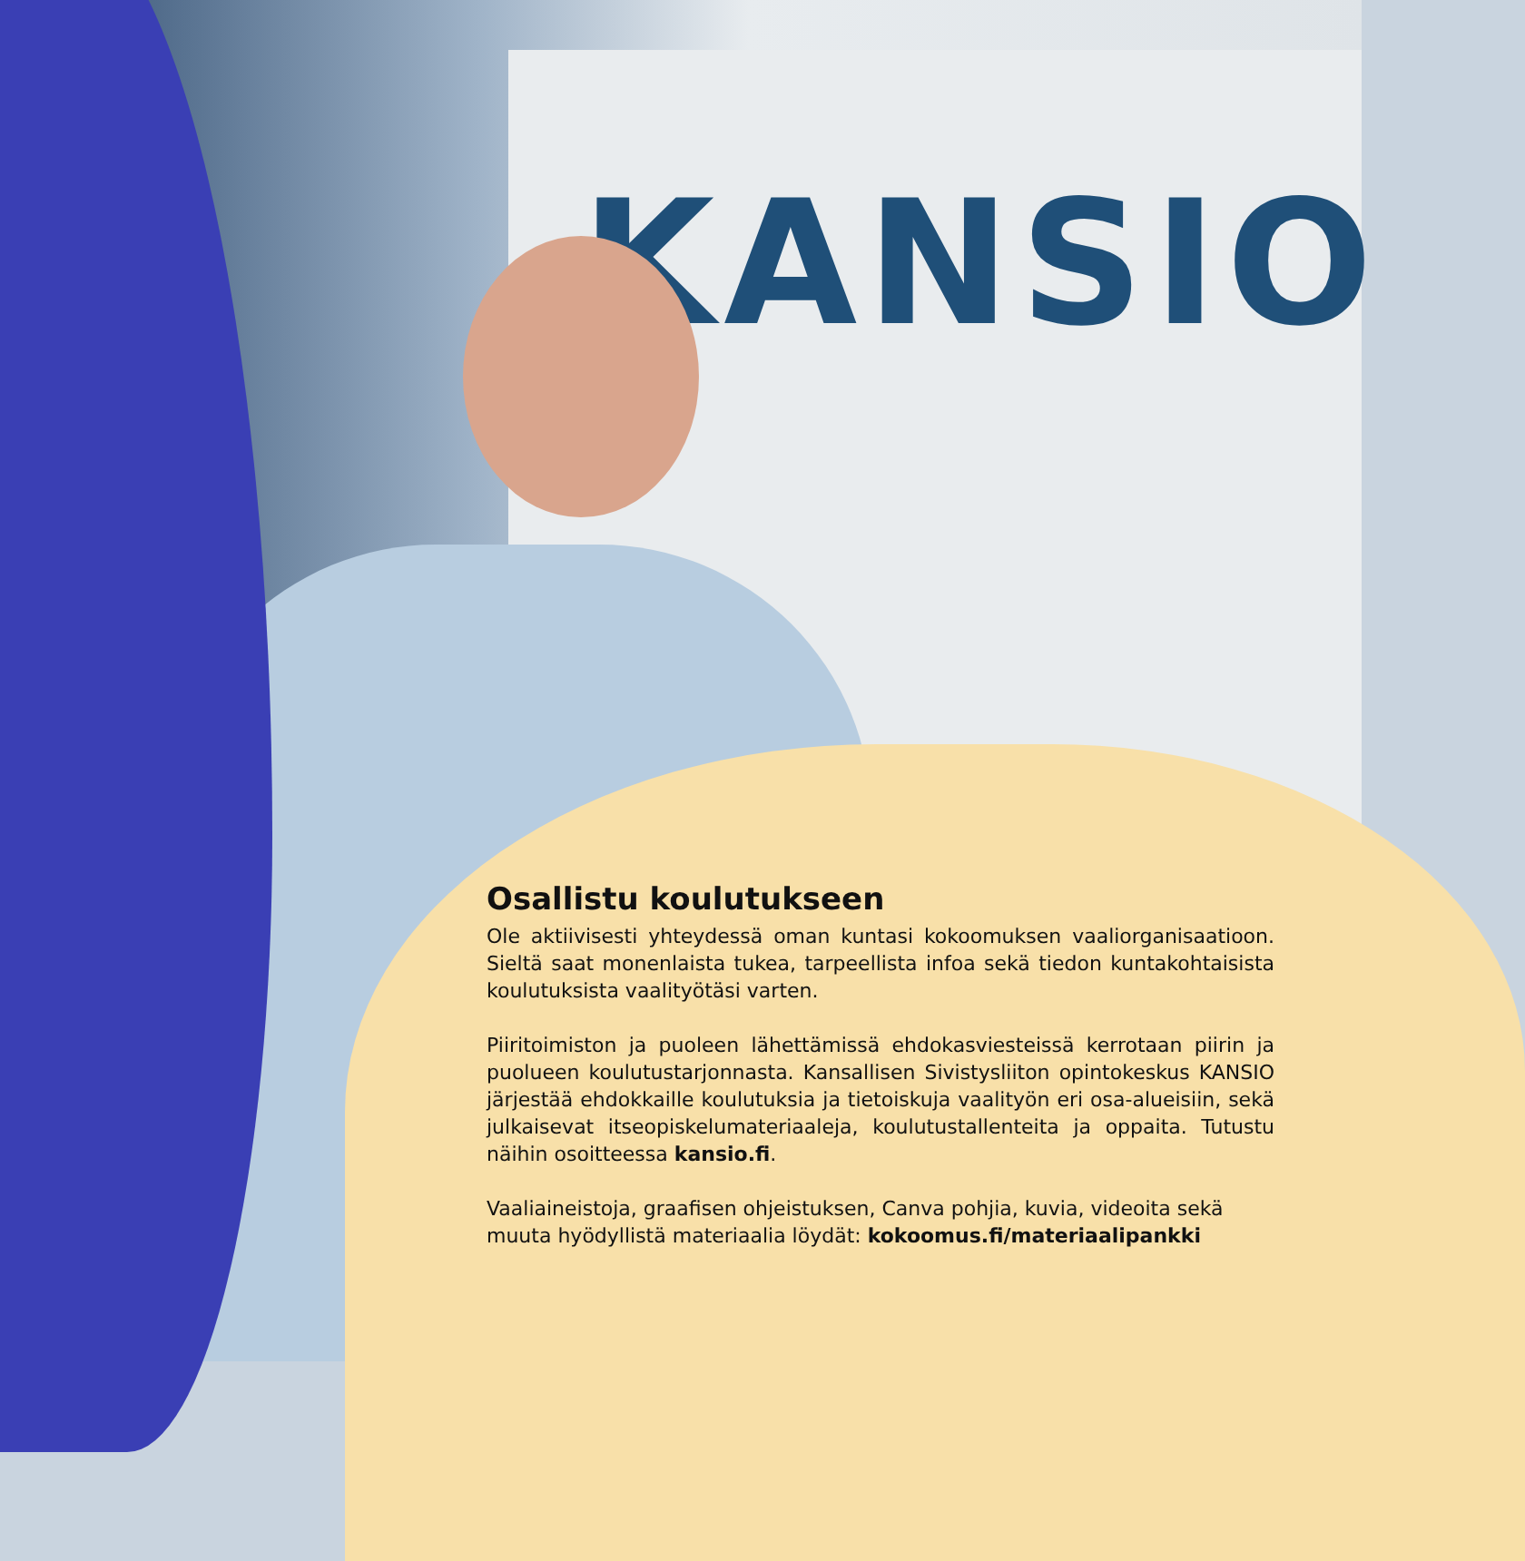KANSIO
Osallistu koulutukseen
Ole aktiivisesti yhteydessä oman kuntasi kokoomuksen vaaliorganisaatioon. Sieltä saat monenlaista tukea, tarpeellista infoa sekä tiedon kuntakohtaisista koulutuksista vaalityötäsi varten.
Piiritoimiston ja puoleen lähettämissä ehdokasviesteissä kerrotaan piirin ja puolueen koulutustarjonnasta. Kansallisen Sivistysliiton opintokeskus KANSIO järjestää ehdokkaille koulutuksia ja tietoiskuja vaalityön eri osa-alueisiin, sekä julkaisevat itseopiskelumateriaaleja, koulutustallenteita ja oppaita. Tutustu näihin osoitteessa kansio.fi.
Vaaliaineistoja, graafisen ohjeistuksen, Canva pohjia, kuvia, videoita sekä muuta hyödyllistä materiaalia löydät: kokoomus.fi/materiaalipankki